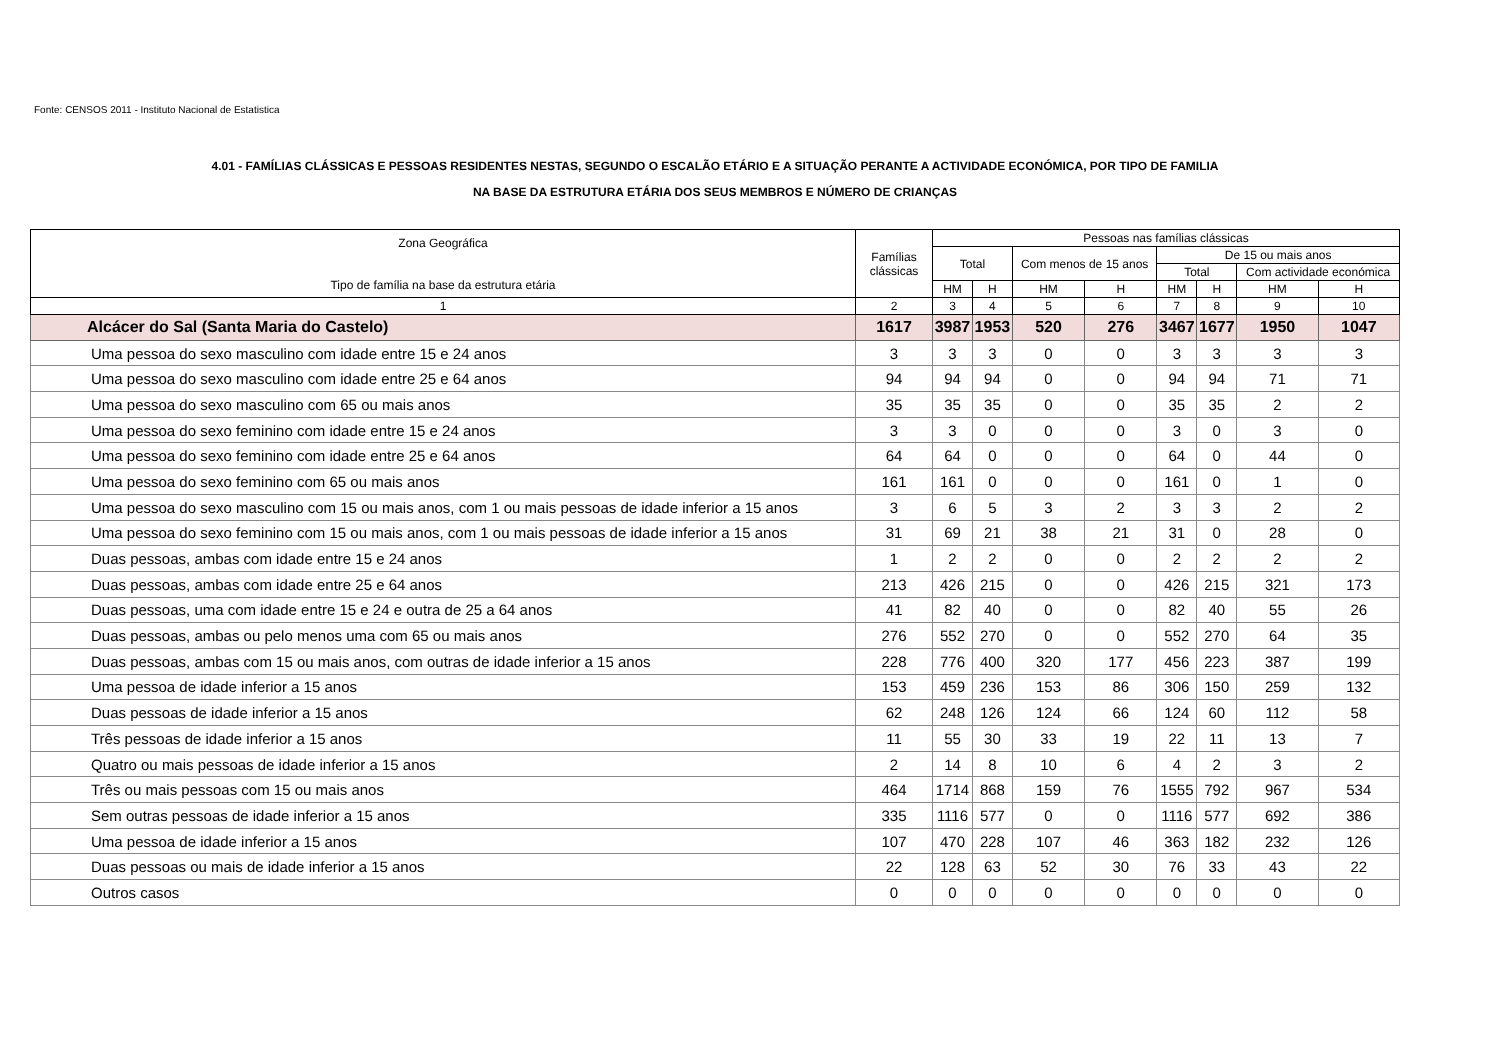Fonte: CENSOS 2011 - Instituto Nacional de Estatistica
4.01 - FAMÍLIAS CLÁSSICAS E PESSOAS RESIDENTES NESTAS, SEGUNDO O ESCALÃO ETÁRIO E A SITUAÇÃO PERANTE A ACTIVIDADE ECONÓMICA, POR TIPO DE FAMILIA
NA BASE DA ESTRUTURA ETÁRIA DOS SEUS MEMBROS E NÚMERO DE CRIANÇAS
| Zona Geográfica Tipo de família na base da estrutura etária | Famílias clássicas | Pessoas nas famílias clássicas | | | | | | | |
| --- | --- | --- | --- | --- | --- | --- | --- | --- | --- |
| | | Total | | Com menos de 15 anos | | De 15 ou mais anos | | | |
| | | | | | | Total | | Com actividade económica | |
| | | HM | H | HM | H | HM | H | HM | H |
| 1 | 2 | 3 | 4 | 5 | 6 | 7 | 8 | 9 | 10 |
| Alcácer do Sal (Santa Maria do Castelo) | 1617 | 3987 | 1953 | 520 | 276 | 3467 | 1677 | 1950 | 1047 |
| Uma pessoa do sexo masculino com idade entre 15 e 24 anos | 3 | 3 | 3 | 0 | 0 | 3 | 3 | 3 | 3 |
| Uma pessoa do sexo masculino com idade entre 25 e 64 anos | 94 | 94 | 94 | 0 | 0 | 94 | 94 | 71 | 71 |
| Uma pessoa do sexo masculino com 65 ou mais anos | 35 | 35 | 35 | 0 | 0 | 35 | 35 | 2 | 2 |
| Uma pessoa do sexo feminino com idade entre 15 e 24 anos | 3 | 3 | 0 | 0 | 0 | 3 | 0 | 3 | 0 |
| Uma pessoa do sexo feminino com idade entre 25 e 64 anos | 64 | 64 | 0 | 0 | 0 | 64 | 0 | 44 | 0 |
| Uma pessoa do sexo feminino com 65 ou mais anos | 161 | 161 | 0 | 0 | 0 | 161 | 0 | 1 | 0 |
| Uma pessoa do sexo masculino com 15 ou mais anos, com 1 ou mais pessoas de idade inferior a 15 anos | 3 | 6 | 5 | 3 | 2 | 3 | 3 | 2 | 2 |
| Uma pessoa do sexo feminino com 15 ou mais anos, com 1 ou mais pessoas de idade inferior a 15 anos | 31 | 69 | 21 | 38 | 21 | 31 | 0 | 28 | 0 |
| Duas pessoas, ambas com idade entre 15 e 24 anos | 1 | 2 | 2 | 0 | 0 | 2 | 2 | 2 | 2 |
| Duas pessoas, ambas com idade entre 25 e 64 anos | 213 | 426 | 215 | 0 | 0 | 426 | 215 | 321 | 173 |
| Duas pessoas, uma com idade entre 15 e 24 e outra de 25 a 64 anos | 41 | 82 | 40 | 0 | 0 | 82 | 40 | 55 | 26 |
| Duas pessoas, ambas ou pelo menos uma com 65 ou mais anos | 276 | 552 | 270 | 0 | 0 | 552 | 270 | 64 | 35 |
| Duas pessoas, ambas com 15 ou mais anos, com outras de idade inferior a 15 anos | 228 | 776 | 400 | 320 | 177 | 456 | 223 | 387 | 199 |
| Uma pessoa de idade inferior a 15 anos | 153 | 459 | 236 | 153 | 86 | 306 | 150 | 259 | 132 |
| Duas pessoas de idade inferior a 15 anos | 62 | 248 | 126 | 124 | 66 | 124 | 60 | 112 | 58 |
| Três pessoas de idade inferior a 15 anos | 11 | 55 | 30 | 33 | 19 | 22 | 11 | 13 | 7 |
| Quatro ou mais pessoas de idade inferior a 15 anos | 2 | 14 | 8 | 10 | 6 | 4 | 2 | 3 | 2 |
| Três ou mais pessoas com 15 ou mais anos | 464 | 1714 | 868 | 159 | 76 | 1555 | 792 | 967 | 534 |
| Sem outras pessoas de idade inferior a 15 anos | 335 | 1116 | 577 | 0 | 0 | 1116 | 577 | 692 | 386 |
| Uma pessoa de idade inferior a 15 anos | 107 | 470 | 228 | 107 | 46 | 363 | 182 | 232 | 126 |
| Duas pessoas ou mais de idade inferior a 15 anos | 22 | 128 | 63 | 52 | 30 | 76 | 33 | 43 | 22 |
| Outros casos | 0 | 0 | 0 | 0 | 0 | 0 | 0 | 0 | 0 |